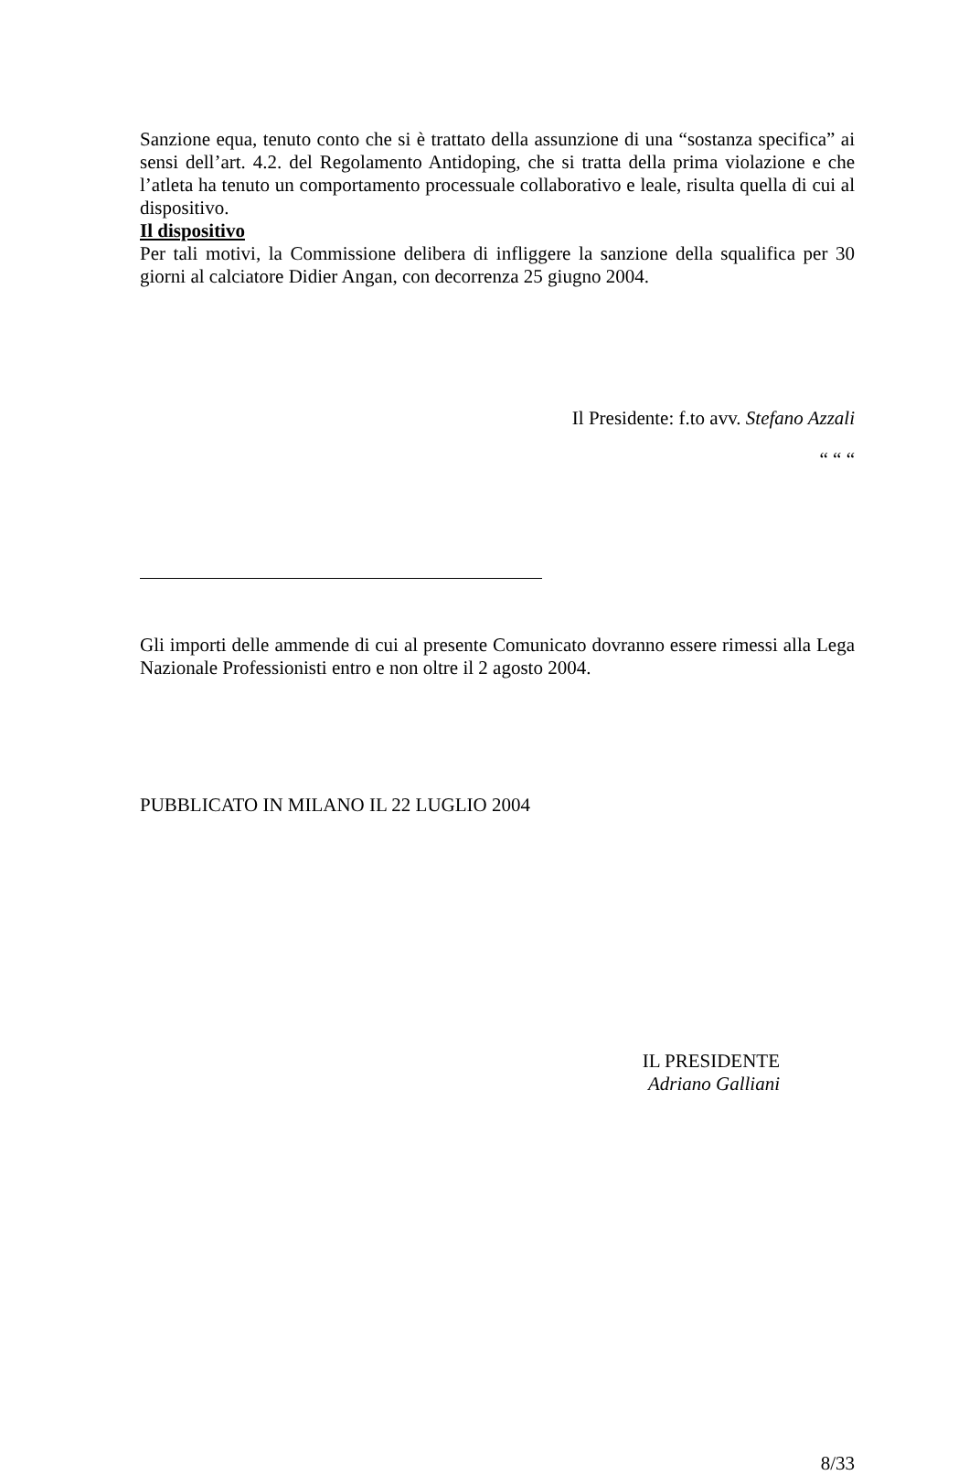Sanzione equa, tenuto conto che si è trattato della assunzione di una “sostanza specifica” ai sensi dell’art. 4.2. del Regolamento Antidoping, che si tratta della prima violazione e che l’atleta ha tenuto un comportamento processuale collaborativo e leale, risulta quella di cui al dispositivo.
Il dispositivo
Per tali motivi, la Commissione delibera di infliggere la sanzione della squalifica per 30 giorni al calciatore Didier Angan, con decorrenza 25 giugno 2004.
Il Presidente: f.to avv. Stefano Azzali
“ “ “
Gli importi delle ammende di cui al presente Comunicato dovranno essere rimessi alla Lega Nazionale Professionisti entro e non oltre il 2 agosto 2004.
PUBBLICATO IN MILANO IL 22 LUGLIO 2004
IL PRESIDENTE
Adriano Galliani
8/33